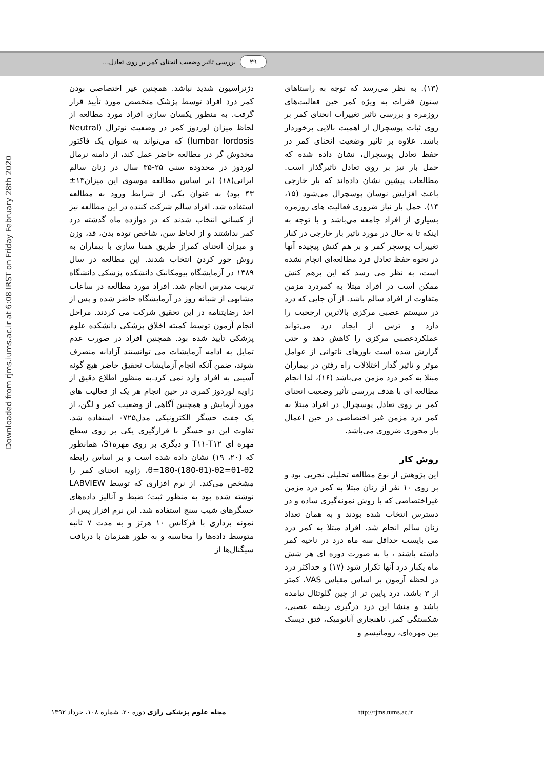۲۹ بررسی تاثیر وضعیت انحنای کمر بر روی تعادل...
Downloaded from rjms.iums.ac.ir at 6:08 IRST on Friday February 28th 2020
(۱۳). به نظر می‌رسد که توجه به راستاهای ستون فقرات به ویژه کمر حین فعالیت‌های روزمره و بررسی تاثیر تغییرات انحنای کمر بر روی ثبات پوسچرال از اهمیت بالایی برخوردار باشد. علاوه بر تاثیر وضعیت انحنای کمر در حفظ تعادل پوسچرال، نشان داده شده که حمل بار نیز بر روی تعادل تاثیرگذار است. مطالعات پیشین نشان داده‌اند که بار خارجی باعث افزایش نوسان پوسچرال می‌شود (۱۵، ۱۴). حمل بار نیاز ضروری فعالیت های روزمره بسیاری از افراد جامعه می‌باشد و با توجه به اینکه تا به حال در مورد تاثیر بار خارجی در کنار تغییرات پوسچر کمر و بر هم کنش پیچیده آنها در نحوه حفظ تعادل فرد مطالعه‌ای انجام نشده است، به نظر می رسد که این برهم کنش ممکن است در افراد مبتلا به کمردرد مزمن متفاوت از افراد سالم باشد. از آن جایی که درد در سیستم عصبی مرکزی بالاترین ارجحیت را دارد و ترس از ایجاد درد می‌تواند عملکردعصبی مرکزی را کاهش دهد و حتی گزارش شده است باورهای ناتوانی از عوامل موثر و تاثیر گذار اختلالات راه رفتن در بیماران مبتلا به کمر درد مزمن می‌باشد (۱۶)، لذا انجام مطالعه ای با هدف بررسی تأثیر وضعیت انحنای کمر بر روی تعادل پوسچرال در افراد مبتلا به کمر درد مزمن غیر اختصاصی در حین اعمال بار محوری ضروری می‌باشد.
روش کار
این پژوهش از نوع مطالعه تحلیلی تجربی بود و بر روی ۱۰ نفر از زنان مبتلا به کمر درد مزمن غیراختصاصی که با روش نمونه‌گیری ساده و در دسترس انتخاب شده بودند و به همان تعداد زنان سالم انجام شد. افراد مبتلا به کمر درد می بایست حداقل سه ماه درد در ناحیه کمر داشته باشند ، یا به صورت دوره ای هر شش ماه یکبار درد آنها تکرار شود (۱۷) و حداکثر درد در لحظه آزمون بر اساس مقیاس VAS، کمتر از ۳ باشد، درد پایین تر از چین گلوتئال نیامده باشد و منشا این درد درگیری ریشه عصبی، شکستگی کمر، ناهنجاری آناتومیک، فتق دیسک بین مهره‌ای، روماتیسم و
دژنراسیون شدید نباشد. همچنین غیر اختصاصی بودن کمر درد افراد توسط پزشک متخصص مورد تأیید قرار گرفت. به منظور یکسان سازی افراد مورد مطالعه از لحاظ میزان لوردوز کمر در وضعیت نوترال (Neutral lumbar lordosis) که می‌تواند به عنوان یک فاکتور مخدوش گر در مطالعه حاضر عمل کند، از دامنه نرمال لوردوز در محدوده سنی ۲۵-۳۵ سال در زنان سالم ایرانی(۱۸) (بر اساس مطالعه موسوی این میزان۱۳± ۴۳ بود) به عنوان یکی از شرایط ورود به مطالعه استفاده شد. افراد سالم شرکت کننده در این مطالعه نیز از کسانی انتخاب شدند که در دوازده ماه گذشته درد کمر نداشتند و از لحاظ سن، شاخص توده بدن، قد، وزن و میزان انحنای کمراز طریق همتا سازی با بیماران به روش جور کردن انتخاب شدند. این مطالعه در سال ۱۳۸۹ در آزمایشگاه بیومکانیک دانشکده پزشکی دانشگاه تربیت مدرس انجام شد. افراد مورد مطالعه در ساعات مشابهی از شبانه روز در آزمایشگاه حاضر شده و پس از اخذ رضایتنامه در این تحقیق شرکت می کردند. مراحل انجام آزمون توسط کمیته اخلاق پزشکی دانشکده علوم پزشکی تأیید شده بود. همچنین افراد در صورت عدم تمایل به ادامه آزمایشات می توانستند آزادانه منصرف شوند، ضمن آنکه انجام آزمایشات تحقیق حاضر هیچ گونه آسیبی به افراد وارد نمی کرد.به منظور اطلاع دقیق از زاویه لوردوز کمری در حین انجام هر یک از فعالیت های مورد آزمایش و همچنین آگاهی از وضعیت کمر و لگن، از یک جفت حسگر الکترونیکی مدل۰۷۲۵ استفاده شد. تفاوت این دو حسگر با قرارگیری یکی بر روی سطح مهره ای T۱۱-T۱۲ و دیگری بر روی مهرهS۱، همانطور که (۲۰، ۱۹) نشان داده شده است و بر اساس رابطه θ=180-(180-θ1)-θ2=θ1-θ2، زاویه انحنای کمر را مشخص می‌کند. از نرم افزاری که توسط LABVIEW نوشته شده بود به منظور ثبت؛ ضبط و آنالیز داده‌های حسگرهای شیب سنج استفاده شد. این نرم افزار پس از نمونه برداری با فرکانس ۱۰ هرتز و به مدت ۷ ثانیه متوسط داده‌ها را محاسبه و به طور همزمان با دریافت سیگنال‌ها از
مجله علوم پزشکی رازی دوره ۲۰، شماره ۱۰۸، خرداد ۱۳۹۲ http://rjms.tums.ac.ir